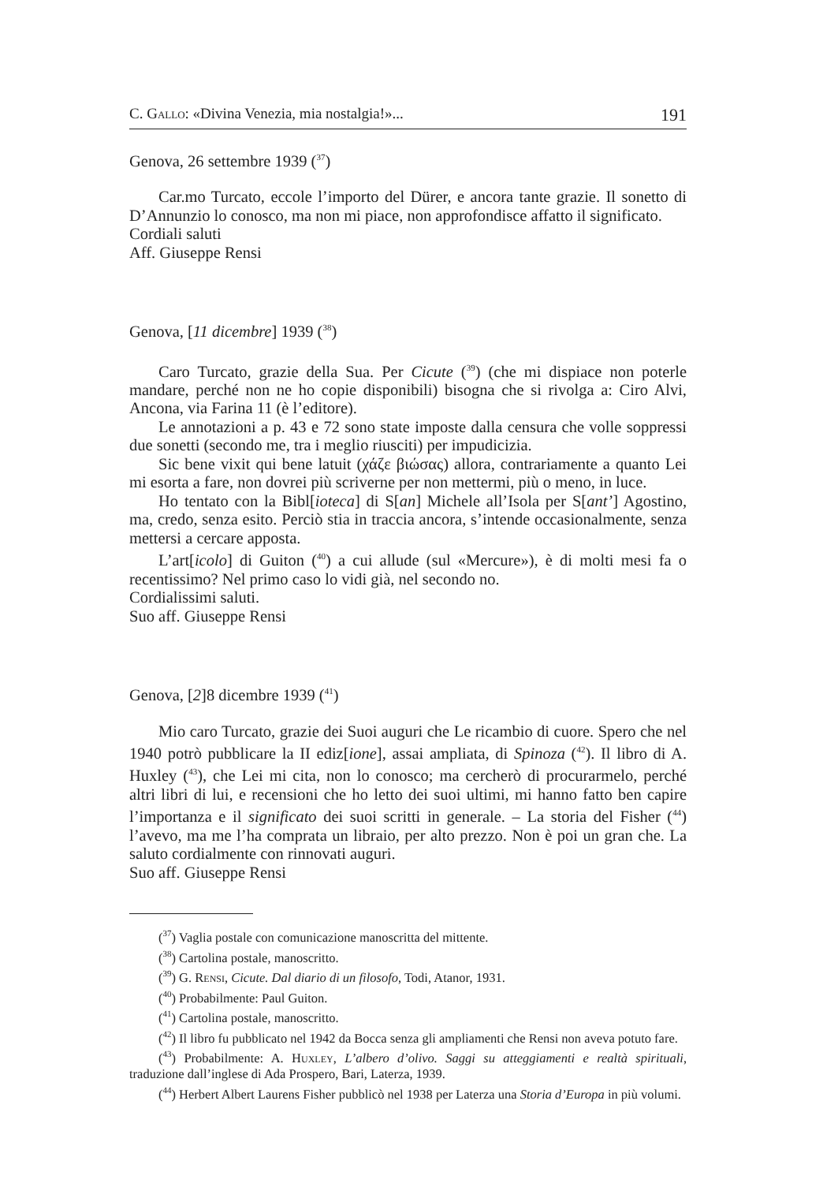C. Gallo: «Divina Venezia, mia nostalgia!»... 191
Genova, 26 settembre 1939 (<sup>37</sup>)
Car.mo Turcato, eccole l’importo del Dürer, e ancora tante grazie. Il sonetto di D’Annunzio lo conosco, ma non mi piace, non approfondisce affatto il significato.
Cordiali saluti
Aff. Giuseppe Rensi
Genova, [11 dicembre] 1939 (<sup>38</sup>)
Caro Turcato, grazie della Sua. Per Cicute (<sup>39</sup>) (che mi dispiace non poterle mandare, perché non ne ho copie disponibili) bisogna che si rivolga a: Ciro Alvi, Ancona, via Farina 11 (è l’editore).
Le annotazioni a p. 43 e 72 sono state imposte dalla censura che volle soppressi due sonetti (secondo me, tra i meglio riusciti) per impudicizia.
Sic bene vixit qui bene latuit (χάζε βιώσας) allora, contrariamente a quanto Lei mi esorta a fare, non dovrei più scriverne per non mettermi, più o meno, in luce.
Ho tentato con la Bibl[ioteca] di S[an] Michele all’Isola per S[ant’] Agostino, ma, credo, senza esito. Perciò stia in traccia ancora, s’intende occasionalmente, senza mettersi a cercare apposta.
L’art[icolo] di Guiton (<sup>40</sup>) a cui allude (sul «Mercure»), è di molti mesi fa o recentissimo? Nel primo caso lo vidi già, nel secondo no.
Cordialissimi saluti.
Suo aff. Giuseppe Rensi
Genova, [2]8 dicembre 1939 (<sup>41</sup>)
Mio caro Turcato, grazie dei Suoi auguri che Le ricambio di cuore. Spero che nel 1940 potrò pubblicare la II ediz[ione], assai ampliata, di Spinoza (<sup>42</sup>). Il libro di A. Huxley (<sup>43</sup>), che Lei mi cita, non lo conosco; ma cercherò di procurarmelo, perché altri libri di lui, e recensioni che ho letto dei suoi ultimi, mi hanno fatto ben capire l’importanza e il significato dei suoi scritti in generale. – La storia del Fisher (<sup>44</sup>) l’avevo, ma me l’ha comprata un libraio, per alto prezzo. Non è poi un gran che. La saluto cordialmente con rinnovati auguri.
Suo aff. Giuseppe Rensi
(<sup>37</sup>) Vaglia postale con comunicazione manoscritta del mittente.
(<sup>38</sup>) Cartolina postale, manoscritto.
(<sup>39</sup>) G. Rensi, Cicute. Dal diario di un filosofo, Todi, Atanor, 1931.
(<sup>40</sup>) Probabilmente: Paul Guiton.
(<sup>41</sup>) Cartolina postale, manoscritto.
(<sup>42</sup>) Il libro fu pubblicato nel 1942 da Bocca senza gli ampliamenti che Rensi non aveva potuto fare.
(<sup>43</sup>) Probabilmente: A. Huxley, L’albero d’olivo. Saggi su atteggiamenti e realtà spirituali, traduzione dall’inglese di Ada Prospero, Bari, Laterza, 1939.
(<sup>44</sup>) Herbert Albert Laurens Fisher pubblicò nel 1938 per Laterza una Storia d’Europa in più volumi.